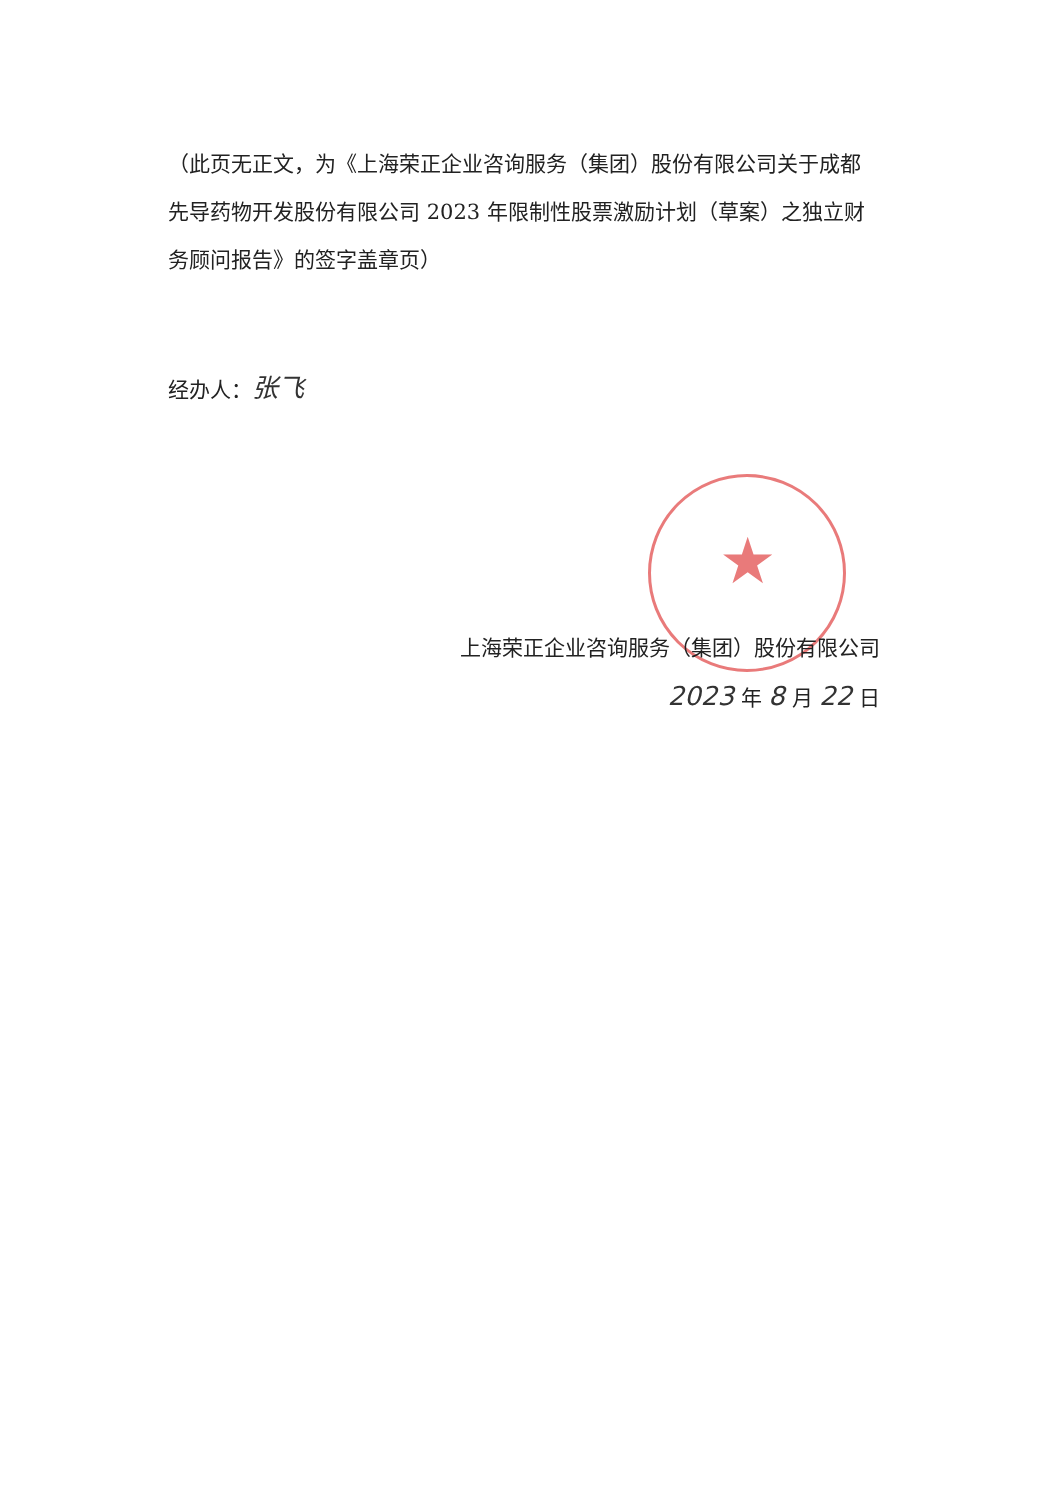★
（此页无正文，为《上海荣正企业咨询服务（集团）股份有限公司关于成都先导药物开发股份有限公司 2023 年限制性股票激励计划（草案）之独立财务顾问报告》的签字盖章页）
经办人：张飞
上海荣正企业咨询服务（集团）股份有限公司
2023 年 8 月 22 日